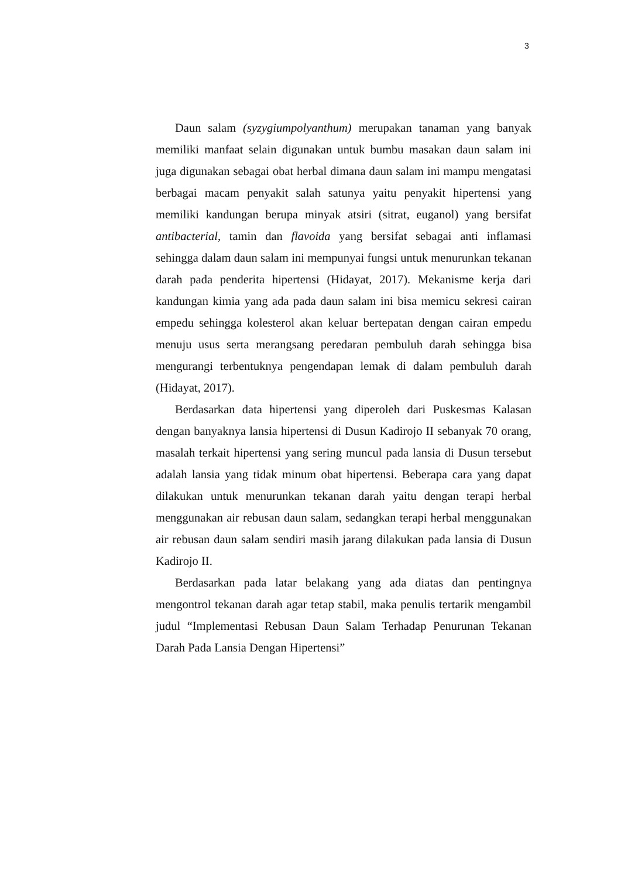3
Daun salam (syzygiumpolyanthum) merupakan tanaman yang banyak memiliki manfaat selain digunakan untuk bumbu masakan daun salam ini juga digunakan sebagai obat herbal dimana daun salam ini mampu mengatasi berbagai macam penyakit salah satunya yaitu penyakit hipertensi yang memiliki kandungan berupa minyak atsiri (sitrat, euganol) yang bersifat antibacterial, tamin dan flavoida yang bersifat sebagai anti inflamasi sehingga dalam daun salam ini mempunyai fungsi untuk menurunkan tekanan darah pada penderita hipertensi (Hidayat, 2017). Mekanisme kerja dari kandungan kimia yang ada pada daun salam ini bisa memicu sekresi cairan empedu sehingga kolesterol akan keluar bertepatan dengan cairan empedu menuju usus serta merangsang peredaran pembuluh darah sehingga bisa mengurangi terbentuknya pengendapan lemak di dalam pembuluh darah (Hidayat, 2017).
Berdasarkan data hipertensi yang diperoleh dari Puskesmas Kalasan dengan banyaknya lansia hipertensi di Dusun Kadirojo II sebanyak 70 orang, masalah terkait hipertensi yang sering muncul pada lansia di Dusun tersebut adalah lansia yang tidak minum obat hipertensi. Beberapa cara yang dapat dilakukan untuk menurunkan tekanan darah yaitu dengan terapi herbal menggunakan air rebusan daun salam, sedangkan terapi herbal menggunakan air rebusan daun salam sendiri masih jarang dilakukan pada lansia di Dusun Kadirojo II.
Berdasarkan pada latar belakang yang ada diatas dan pentingnya mengontrol tekanan darah agar tetap stabil, maka penulis tertarik mengambil judul “Implementasi Rebusan Daun Salam Terhadap Penurunan Tekanan Darah Pada Lansia Dengan Hipertensi”